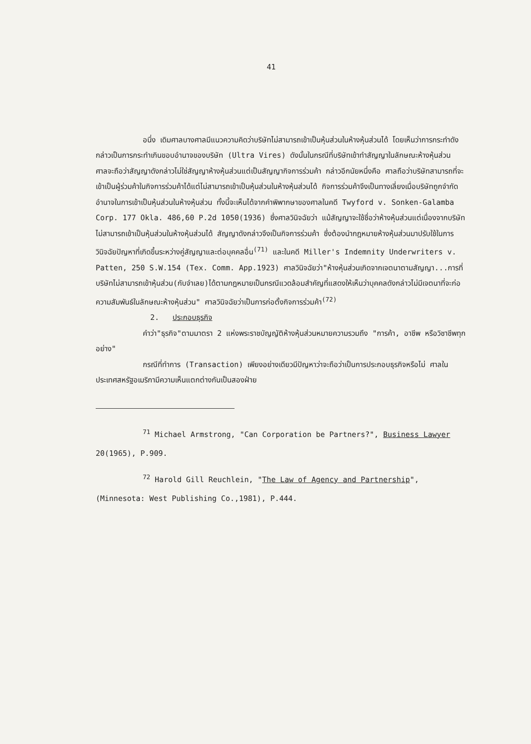41
อนึ่ง เดิมศาลบางศาลมีแนวความคิดว่าบริษัทไม่สามารถเข้าเป็นหุ้นส่วนในห้างหุ้นส่วนได้ โดยเห็นว่าการกระทำดังกล่าวเป็นการกระทำเกินขอบอำนาจของบริษัท (Ultra Vires) ดังนั้นในกรณีที่บริษัทเข้าทำสัญญาในลักษณะห้างหุ้นส่วน ศาลจะถือว่าสัญญาดังกล่าวไม่ใช่สัญญาห้างหุ้นส่วนแต่เป็นสัญญากิจการร่วมค้า กล่าวอีกนัยหนึ่งคือ ศาลถือว่าบริษัทสามารถที่จะเข้าเป็นผู้ร่วมค้าในกิจการร่วมค้าได้แต่ไม่สามารถเข้าเป็นหุ้นส่วนในห้างหุ้นส่วนได้ กิจการร่วมค้าจึงเป็นทางเลี่ยงเมื่อบริษัทถูกจำกัดอำนาจในการเข้าเป็นหุ้นส่วนในห้างหุ้นส่วน ทั้งนี้จะเห็นได้จากคำพิพากษาของศาลในคดี Twyford v. Sonken-Galamba Corp. 177 Okla. 486,60 P.2d 1050(1936) ซึ่งศาลวินิจฉัยว่า แม้สัญญาจะใช้ชื่อว่าห้างหุ้นส่วนแต่เนื่องจากบริษัทไม่สามารถเข้าเป็นหุ้นส่วนในห้างหุ้นส่วนได้ สัญญาดังกล่าวจึงเป็นกิจการร่วมค้า ซึ่งต้องนำกฎหมายห้างหุ้นส่วนมาปรับใช้ในการวินิจฉัยปัญหาที่เกิดขึ้นระหว่างคู่สัญญาและต่อบุคคลอื่น<sup>(71)</sup> และในคดี Miller's Indemnity Underwriters v. Patten, 250 S.W.154 (Tex. Comm. App.1923) ศาลวินิจฉัยว่า"ห้างหุ้นส่วนเกิดจากเจตนาตามสัญญา...การที่บริษัทไม่สามารถเข้าหุ้นส่วน(กับจำเลย)ได้ตามกฎหมายเป็นกรณีแวดล้อมสำคัญที่แสดงให้เห็นว่าบุคคลดังกล่าวไม่มีเจตนาที่จะก่อความสัมพันธ์ในลักษณะห้างหุ้นส่วน" ศาลวินิจฉัยว่าเป็นการก่อตั้งกิจการร่วมค้า<sup>(72)</sup>
2. ประกอบธุรกิจ
คำว่า"ธุรกิจ"ตามมาตรา 2 แห่งพระราชบัญญัติห้างหุ้นส่วนหมายความรวมถึง "การค้า, อาชีพ หรือวิชาชีพทุกอย่าง"
กรณีที่ทำการ (Transaction) เพียงอย่างเดียวมีปัญหาว่าจะถือว่าเป็นการประกอบธุรกิจหรือไม่ ศาลในประเทศสหรัฐอเมริกามีความเห็นแตกต่างกันเป็นสองฝ่าย
<sup>71</sup> Michael Armstrong, "Can Corporation be Partners?", Business Lawyer 20(1965), P.909.
<sup>72</sup> Harold Gill Reuchlein, "The Law of Agency and Partnership", (Minnesota: West Publishing Co.,1981), P.444.